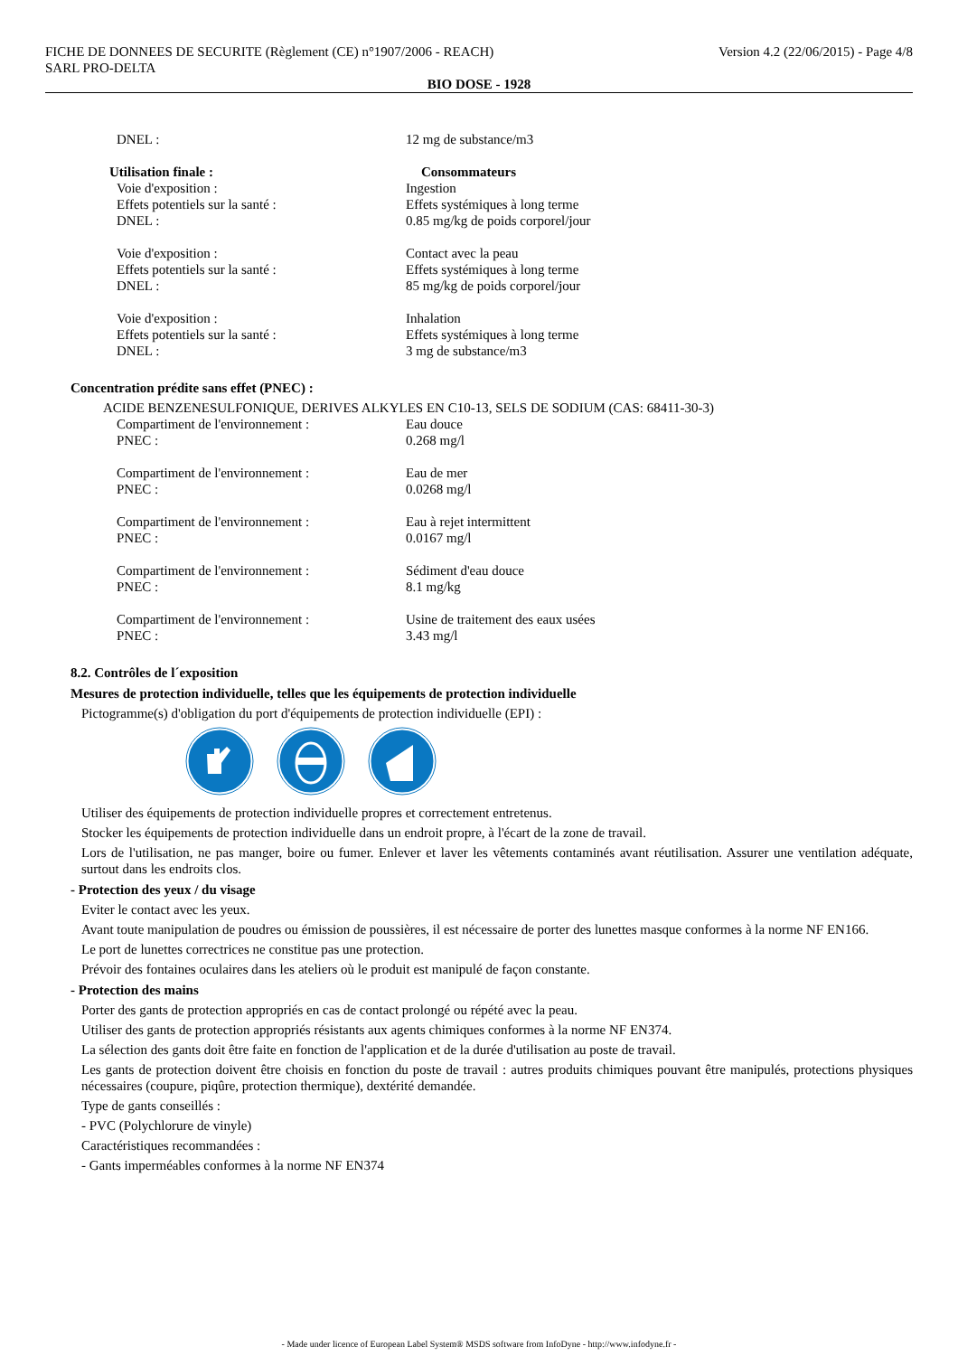FICHE DE DONNEES DE SECURITE (Règlement (CE) n°1907/2006 - REACH)
SARL PRO-DELTA
Version 4.2 (22/06/2015) - Page 4/8
BIO DOSE - 1928
DNEL : 12 mg de substance/m3
Utilisation finale : Consommateurs
Voie d'exposition : Ingestion
Effets potentiels sur la santé : Effets systémiques à long terme
DNEL : 0.85 mg/kg de poids corporel/jour
Voie d'exposition : Contact avec la peau
Effets potentiels sur la santé : Effets systémiques à long terme
DNEL : 85 mg/kg de poids corporel/jour
Voie d'exposition : Inhalation
Effets potentiels sur la santé : Effets systémiques à long terme
DNEL : 3 mg de substance/m3
Concentration prédite sans effet (PNEC) :
ACIDE BENZENESULFONIQUE, DERIVES ALKYLES EN C10-13, SELS DE SODIUM (CAS: 68411-30-3)
Compartiment de l'environnement : Eau douce
PNEC : 0.268 mg/l
Compartiment de l'environnement : Eau de mer
PNEC : 0.0268 mg/l
Compartiment de l'environnement : Eau à rejet intermittent
PNEC : 0.0167 mg/l
Compartiment de l'environnement : Sédiment d'eau douce
PNEC : 8.1 mg/kg
Compartiment de l'environnement : Usine de traitement des eaux usées
PNEC : 3.43 mg/l
8.2. Contrôles de l´exposition
Mesures de protection individuelle, telles que les équipements de protection individuelle
Pictogramme(s) d'obligation du port d'équipements de protection individuelle (EPI) :
Utiliser des équipements de protection individuelle propres et correctement entretenus.
Stocker les équipements de protection individuelle dans un endroit propre, à l'écart de la zone de travail.
Lors de l'utilisation, ne pas manger, boire ou fumer. Enlever et laver les vêtements contaminés avant réutilisation. Assurer une ventilation adéquate, surtout dans les endroits clos.
- Protection des yeux / du visage
Eviter le contact avec les yeux.
Avant toute manipulation de poudres ou émission de poussières, il est nécessaire de porter des lunettes masque conformes à la norme NF EN166.
Le port de lunettes correctrices ne constitue pas une protection.
Prévoir des fontaines oculaires dans les ateliers où le produit est manipulé de façon constante.
- Protection des mains
Porter des gants de protection appropriés en cas de contact prolongé ou répété avec la peau.
Utiliser des gants de protection appropriés résistants aux agents chimiques conformes à la norme NF EN374.
La sélection des gants doit être faite en fonction de l'application et de la durée d'utilisation au poste de travail.
Les gants de protection doivent être choisis en fonction du poste de travail : autres produits chimiques pouvant être manipulés, protections physiques nécessaires (coupure, piqûre, protection thermique), dextérité demandée.
Type de gants conseillés :
- PVC (Polychlorure de vinyle)
Caractéristiques recommandées :
- Gants imperméables conformes à la norme NF EN374
- Made under licence of European Label System® MSDS software from InfoDyne - http://www.infodyne.fr -